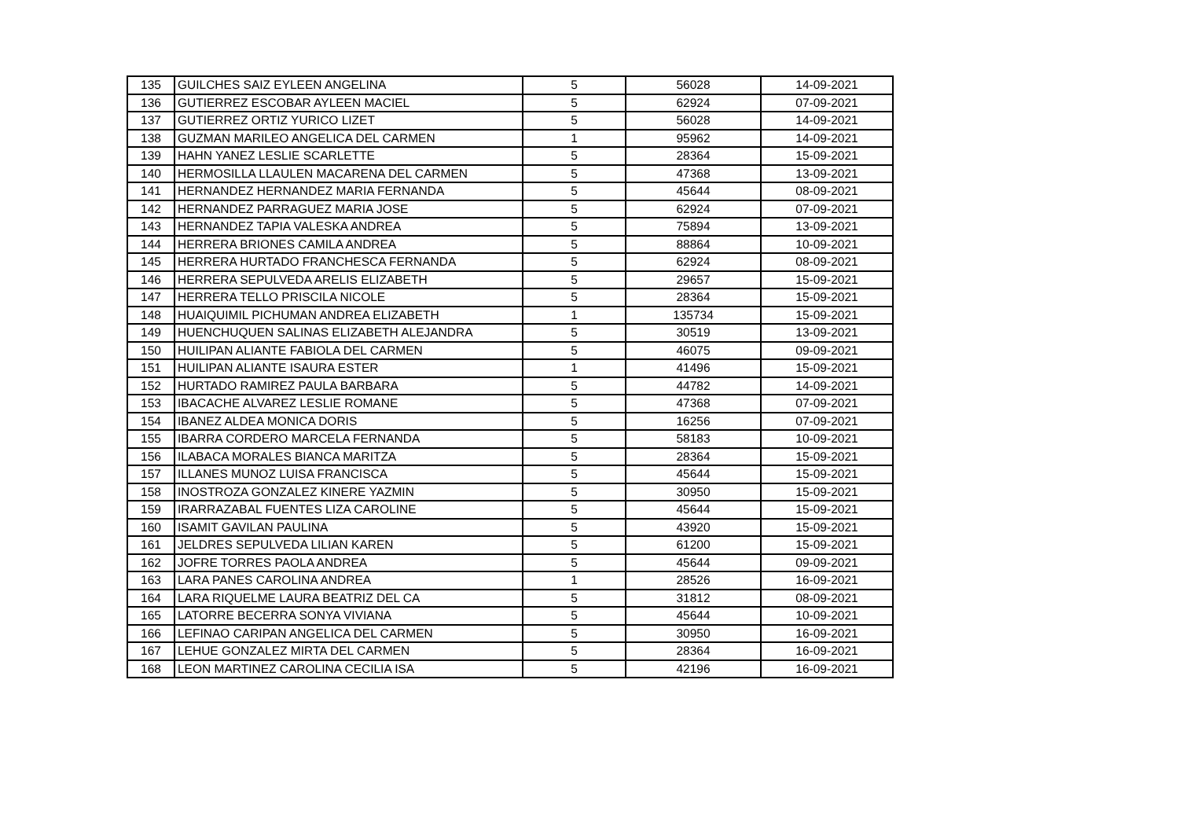| 135 | GUILCHES SAIZ EYLEEN ANGELINA | 5 | 56028 | 14-09-2021 |
| 136 | GUTIERREZ ESCOBAR AYLEEN MACIEL | 5 | 62924 | 07-09-2021 |
| 137 | GUTIERREZ ORTIZ YURICO LIZET | 5 | 56028 | 14-09-2021 |
| 138 | GUZMAN MARILEO ANGELICA DEL CARMEN | 1 | 95962 | 14-09-2021 |
| 139 | HAHN YANEZ LESLIE SCARLETTE | 5 | 28364 | 15-09-2021 |
| 140 | HERMOSILLA LLAULEN MACARENA DEL CARMEN | 5 | 47368 | 13-09-2021 |
| 141 | HERNANDEZ HERNANDEZ MARIA FERNANDA | 5 | 45644 | 08-09-2021 |
| 142 | HERNANDEZ PARRAGUEZ MARIA JOSE | 5 | 62924 | 07-09-2021 |
| 143 | HERNANDEZ TAPIA VALESKA ANDREA | 5 | 75894 | 13-09-2021 |
| 144 | HERRERA BRIONES CAMILA ANDREA | 5 | 88864 | 10-09-2021 |
| 145 | HERRERA HURTADO FRANCHESCA FERNANDA | 5 | 62924 | 08-09-2021 |
| 146 | HERRERA SEPULVEDA ARELIS ELIZABETH | 5 | 29657 | 15-09-2021 |
| 147 | HERRERA TELLO PRISCILA NICOLE | 5 | 28364 | 15-09-2021 |
| 148 | HUAIQUIMIL PICHUMAN ANDREA ELIZABETH | 1 | 135734 | 15-09-2021 |
| 149 | HUENCHUQUEN SALINAS ELIZABETH ALEJANDRA | 5 | 30519 | 13-09-2021 |
| 150 | HUILIPAN ALIANTE FABIOLA DEL CARMEN | 5 | 46075 | 09-09-2021 |
| 151 | HUILIPAN ALIANTE ISAURA ESTER | 1 | 41496 | 15-09-2021 |
| 152 | HURTADO RAMIREZ PAULA BARBARA | 5 | 44782 | 14-09-2021 |
| 153 | IBACACHE ALVAREZ LESLIE ROMANE | 5 | 47368 | 07-09-2021 |
| 154 | IBANEZ ALDEA MONICA DORIS | 5 | 16256 | 07-09-2021 |
| 155 | IBARRA CORDERO MARCELA FERNANDA | 5 | 58183 | 10-09-2021 |
| 156 | ILABACA MORALES BIANCA MARITZA | 5 | 28364 | 15-09-2021 |
| 157 | ILLANES MUNOZ LUISA FRANCISCA | 5 | 45644 | 15-09-2021 |
| 158 | INOSTROZA GONZALEZ KINERE YAZMIN | 5 | 30950 | 15-09-2021 |
| 159 | IRARRAZABAL FUENTES LIZA CAROLINE | 5 | 45644 | 15-09-2021 |
| 160 | ISAMIT GAVILAN PAULINA | 5 | 43920 | 15-09-2021 |
| 161 | JELDRES SEPULVEDA LILIAN KAREN | 5 | 61200 | 15-09-2021 |
| 162 | JOFRE TORRES PAOLA ANDREA | 5 | 45644 | 09-09-2021 |
| 163 | LARA PANES CAROLINA ANDREA | 1 | 28526 | 16-09-2021 |
| 164 | LARA RIQUELME LAURA BEATRIZ DEL CA | 5 | 31812 | 08-09-2021 |
| 165 | LATORRE BECERRA SONYA VIVIANA | 5 | 45644 | 10-09-2021 |
| 166 | LEFINAO CARIPAN ANGELICA DEL CARMEN | 5 | 30950 | 16-09-2021 |
| 167 | LEHUE GONZALEZ MIRTA DEL CARMEN | 5 | 28364 | 16-09-2021 |
| 168 | LEON MARTINEZ CAROLINA CECILIA ISA | 5 | 42196 | 16-09-2021 |